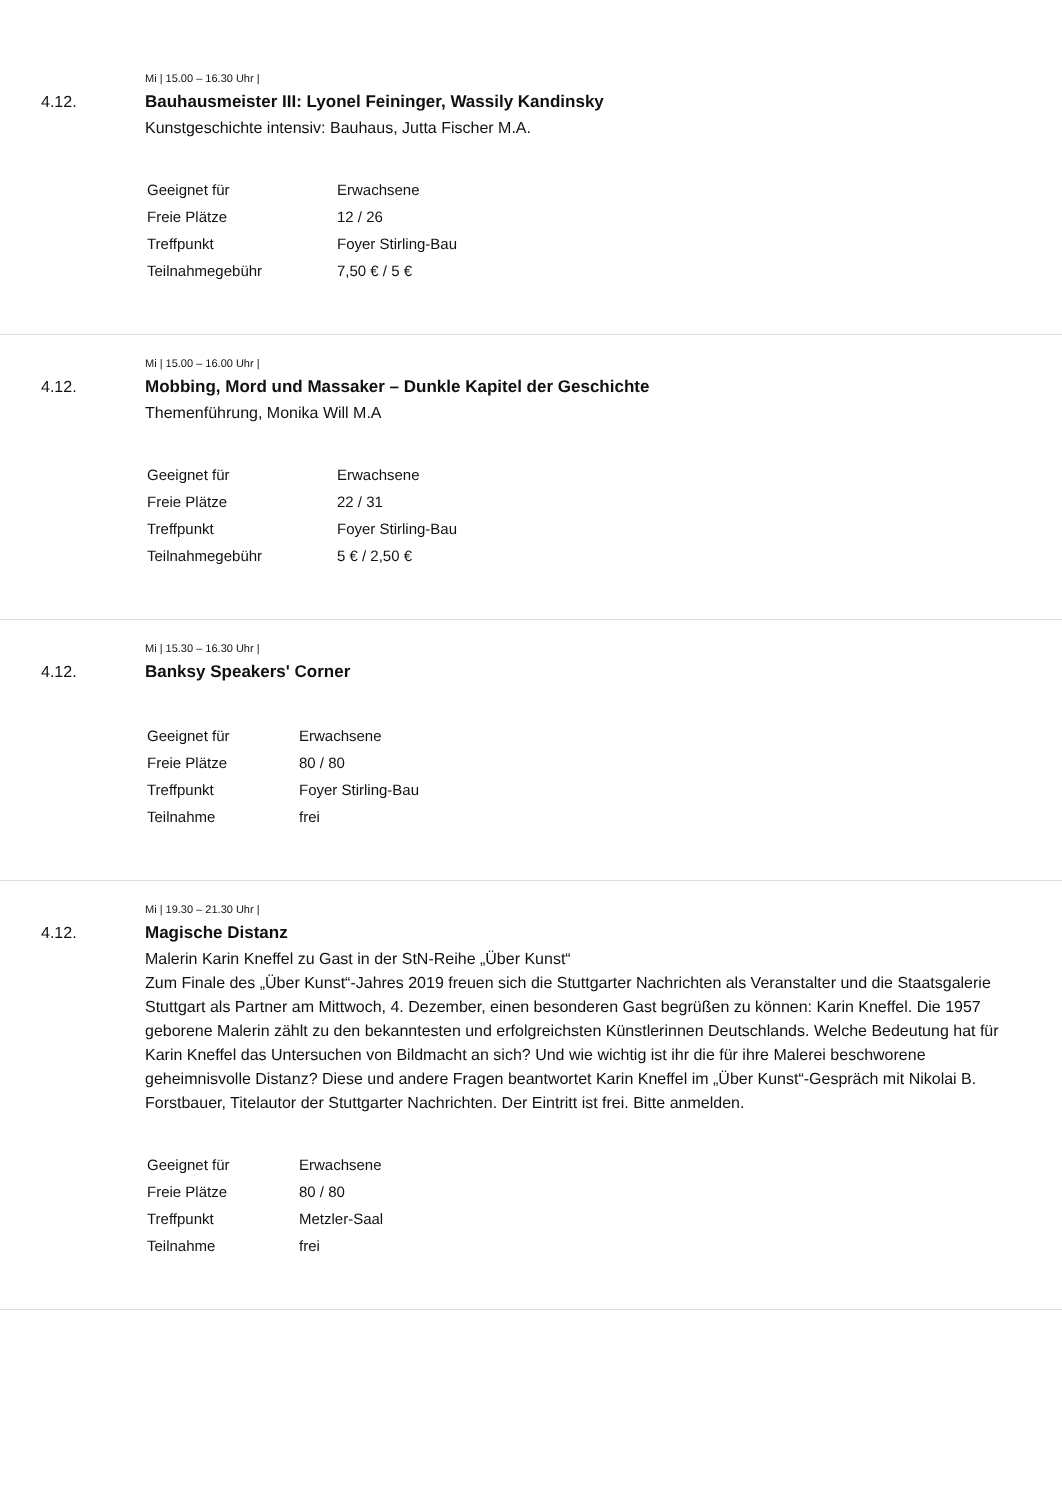Mi | 15.00 – 16.30 Uhr |
4.12. Bauhausmeister III: Lyonel Feininger, Wassily Kandinsky
Kunstgeschichte intensiv: Bauhaus, Jutta Fischer M.A.
| Geeignet für | Erwachsene |
| Freie Plätze | 12 / 26 |
| Treffpunkt | Foyer Stirling-Bau |
| Teilnahmegebühr | 7,50 € / 5 € |
Mi | 15.00 – 16.00 Uhr |
4.12. Mobbing, Mord und Massaker – Dunkle Kapitel der Geschichte
Themenführung, Monika Will M.A
| Geeignet für | Erwachsene |
| Freie Plätze | 22 / 31 |
| Treffpunkt | Foyer Stirling-Bau |
| Teilnahmegebühr | 5 € / 2,50 € |
Mi | 15.30 – 16.30 Uhr |
4.12. Banksy Speakers' Corner
| Geeignet für | Erwachsene |
| Freie Plätze | 80 / 80 |
| Treffpunkt | Foyer Stirling-Bau |
| Teilnahme | frei |
Mi | 19.30 – 21.30 Uhr |
4.12. Magische Distanz
Malerin Karin Kneffel zu Gast in der StN-Reihe „Über Kunst“
Zum Finale des „Über Kunst“-Jahres 2019 freuen sich die Stuttgarter Nachrichten als Veranstalter und die Staatsgalerie Stuttgart als Partner am Mittwoch, 4. Dezember, einen besonderen Gast begrüßen zu können: Karin Kneffel. Die 1957 geborene Malerin zählt zu den bekanntesten und erfolgreichsten Künstlerinnen Deutschlands. Welche Bedeutung hat für Karin Kneffel das Untersuchen von Bildmacht an sich? Und wie wichtig ist ihr die für ihre Malerei beschworene geheimnisvolle Distanz? Diese und andere Fragen beantwortet Karin Kneffel im „Über Kunst“-Gespräch mit Nikolai B. Forstbauer, Titelautor der Stuttgarter Nachrichten. Der Eintritt ist frei. Bitte anmelden.
| Geeignet für | Erwachsene |
| Freie Plätze | 80 / 80 |
| Treffpunkt | Metzler-Saal |
| Teilnahme | frei |